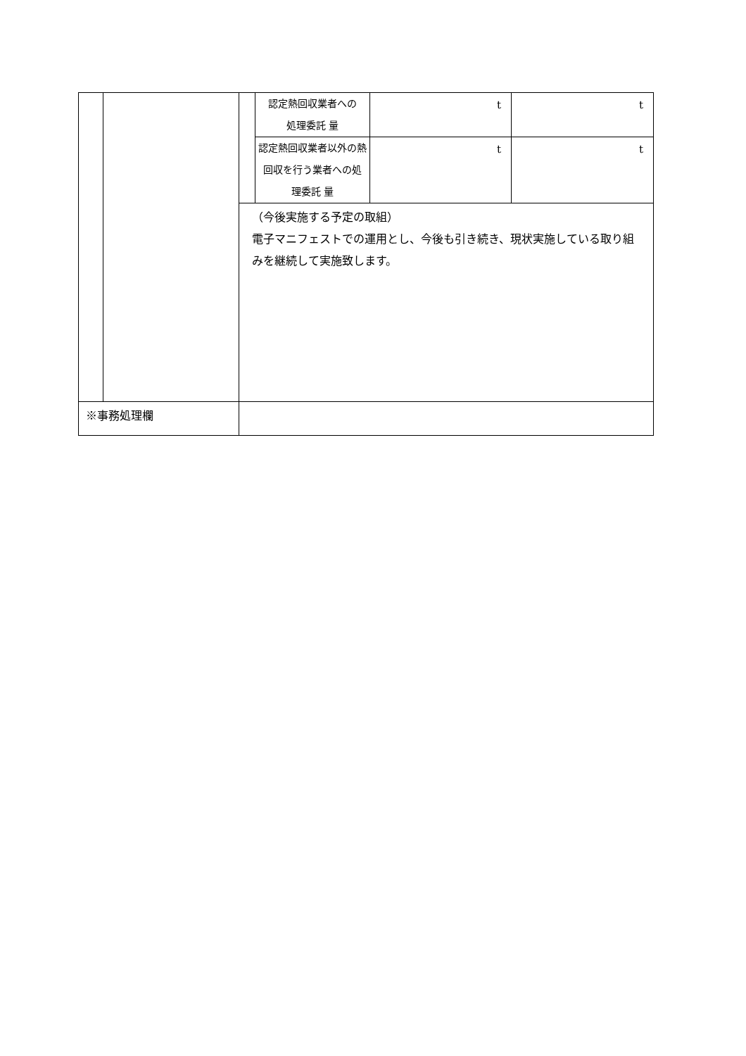| | | | 認定熱回収業者への 処理委託 量 | t | t |
| | | | 認定熱回収業者以外の熱 回収を行う業者への処 理委託 量 | t | t |
| | | （今後実施する予定の取組） 電子マニフェストでの運用とし、今後も引き続き、現状実施している取り組みを継続して実施致します。 | | | |
| ※事務処理欄 | | | | | |